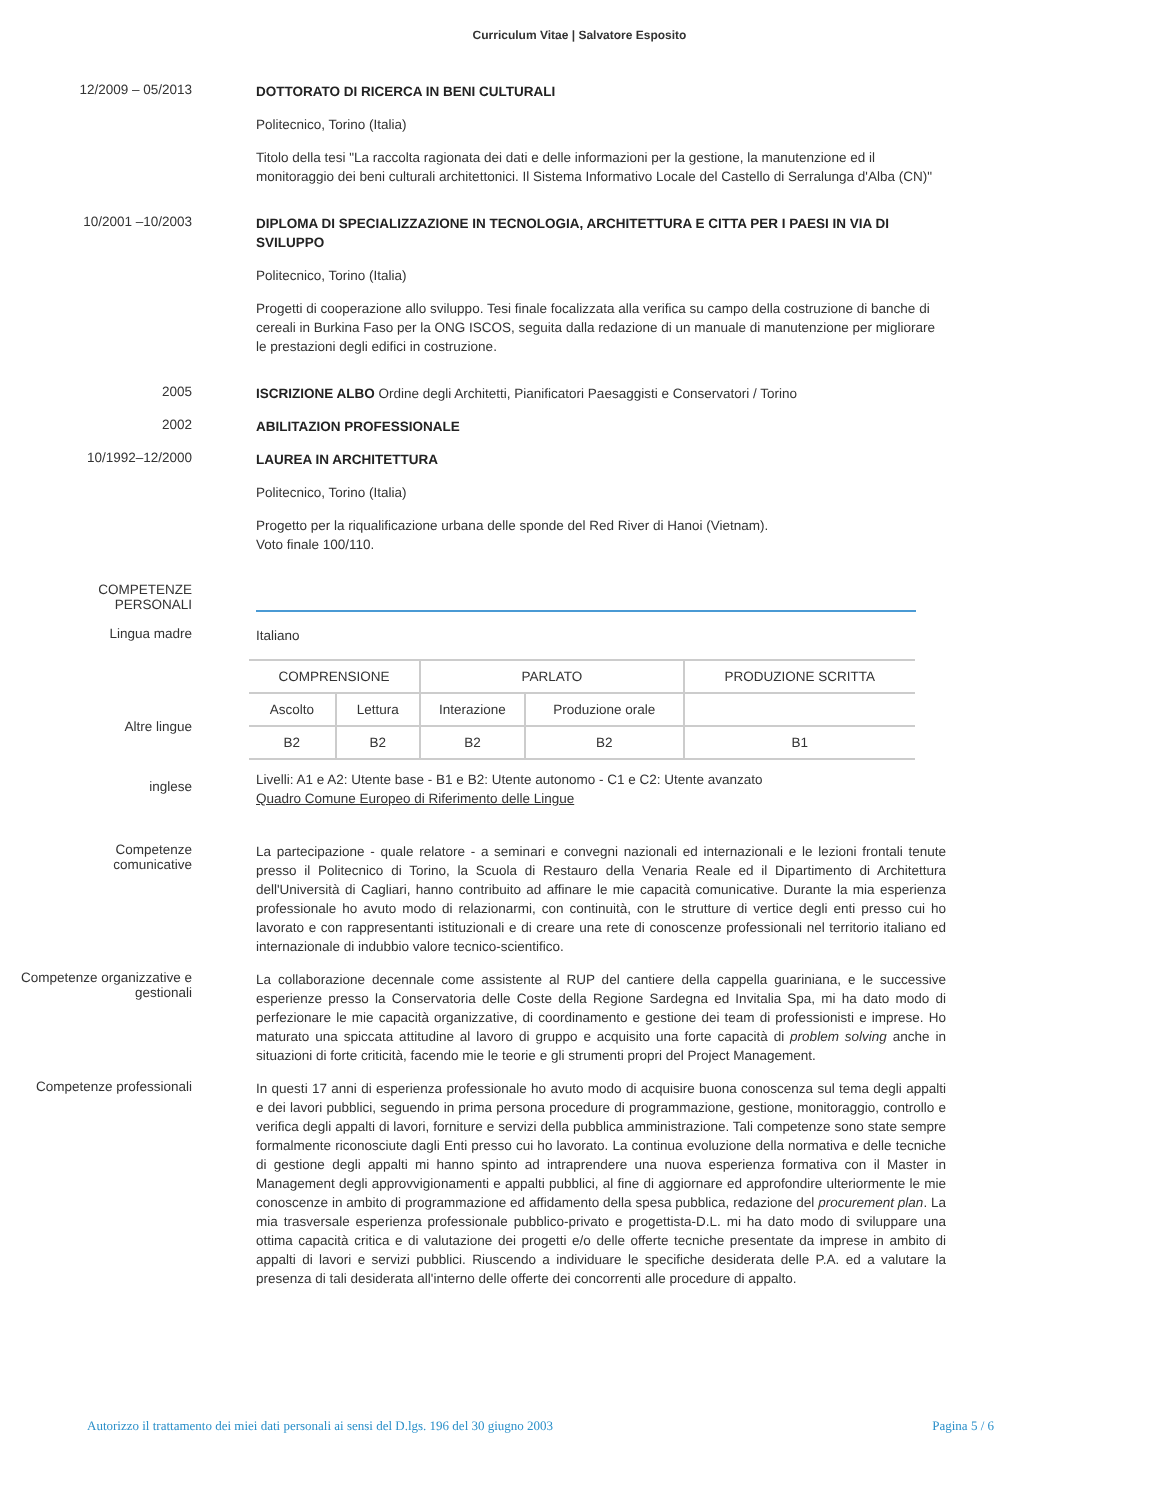Curriculum Vitae | Salvatore Esposito
12/2009 – 05/2013
DOTTORATO DI RICERCA IN BENI CULTURALI
Politecnico, Torino (Italia)
Titolo della tesi "La raccolta ragionata dei dati e delle informazioni per la gestione, la manutenzione ed il monitoraggio dei beni culturali architettonici. Il Sistema Informativo Locale del Castello di Serralunga d'Alba (CN)"
10/2001 –10/2003
DIPLOMA DI SPECIALIZZAZIONE IN TECNOLOGIA, ARCHITETTURA E CITTA PER I PAESI IN VIA DI SVILUPPO
Politecnico, Torino (Italia)
Progetti di cooperazione allo sviluppo. Tesi finale focalizzata alla verifica su campo della costruzione di banche di cereali in Burkina Faso per la ONG ISCOS, seguita dalla redazione di un manuale di manutenzione per migliorare le prestazioni degli edifici in costruzione.
2005
ISCRIZIONE ALBO Ordine degli Architetti, Pianificatori Paesaggisti e Conservatori / Torino
2002
ABILITAZION PROFESSIONALE
10/1992–12/2000
LAUREA IN ARCHITETTURA
Politecnico, Torino (Italia)
Progetto per la riqualificazione urbana delle sponde del Red River di Hanoi (Vietnam).
Voto finale 100/110.
COMPETENZE
PERSONALI
Lingua madre
Italiano
Altre lingue
inglese
| COMPRENSIONE | | PARLATO | | PRODUZIONE SCRITTA |
| Ascolto | Lettura | Interazione | Produzione orale | |
| B2 | B2 | B2 | B2 | B1 |
Livelli: A1 e A2: Utente base - B1 e B2: Utente autonomo - C1 e C2: Utente avanzato
Quadro Comune Europeo di Riferimento delle Lingue
Competenze
comunicative
La partecipazione - quale relatore - a seminari e convegni nazionali ed internazionali e le lezioni frontali tenute presso il Politecnico di Torino, la Scuola di Restauro della Venaria Reale ed il Dipartimento di Architettura dell'Università di Cagliari, hanno contribuito ad affinare le mie capacità comunicative. Durante la mia esperienza professionale ho avuto modo di relazionarmi, con continuità, con le strutture di vertice degli enti presso cui ho lavorato e con rappresentanti istituzionali e di creare una rete di conoscenze professionali nel territorio italiano ed internazionale di indubbio valore tecnico-scientifico.
Competenze organizzative e gestionali
La collaborazione decennale come assistente al RUP del cantiere della cappella guariniana, e le successive esperienze presso la Conservatoria delle Coste della Regione Sardegna ed Invitalia Spa, mi ha dato modo di perfezionare le mie capacità organizzative, di coordinamento e gestione dei team di professionisti e imprese. Ho maturato una spiccata attitudine al lavoro di gruppo e acquisito una forte capacità di problem solving anche in situazioni di forte criticità, facendo mie le teorie e gli strumenti propri del Project Management.
Competenze professionali
In questi 17 anni di esperienza professionale ho avuto modo di acquisire buona conoscenza sul tema degli appalti e dei lavori pubblici, seguendo in prima persona procedure di programmazione, gestione, monitoraggio, controllo e verifica degli appalti di lavori, forniture e servizi della pubblica amministrazione. Tali competenze sono state sempre formalmente riconosciute dagli Enti presso cui ho lavorato. La continua evoluzione della normativa e delle tecniche di gestione degli appalti mi hanno spinto ad intraprendere una nuova esperienza formativa con il Master in Management degli approvvigionamenti e appalti pubblici, al fine di aggiornare ed approfondire ulteriormente le mie conoscenze in ambito di programmazione ed affidamento della spesa pubblica, redazione del procurement plan. La mia trasversale esperienza professionale pubblico-privato e progettista-D.L. mi ha dato modo di sviluppare una ottima capacità critica e di valutazione dei progetti e/o delle offerte tecniche presentate da imprese in ambito di appalti di lavori e servizi pubblici. Riuscendo a individuare le specifiche desiderata delle P.A. ed a valutare la presenza di tali desiderata all'interno delle offerte dei concorrenti alle procedure di appalto.
Autorizzo il trattamento dei miei dati personali ai sensi del D.lgs. 196 del 30 giugno 2003 Pagina 5 / 6